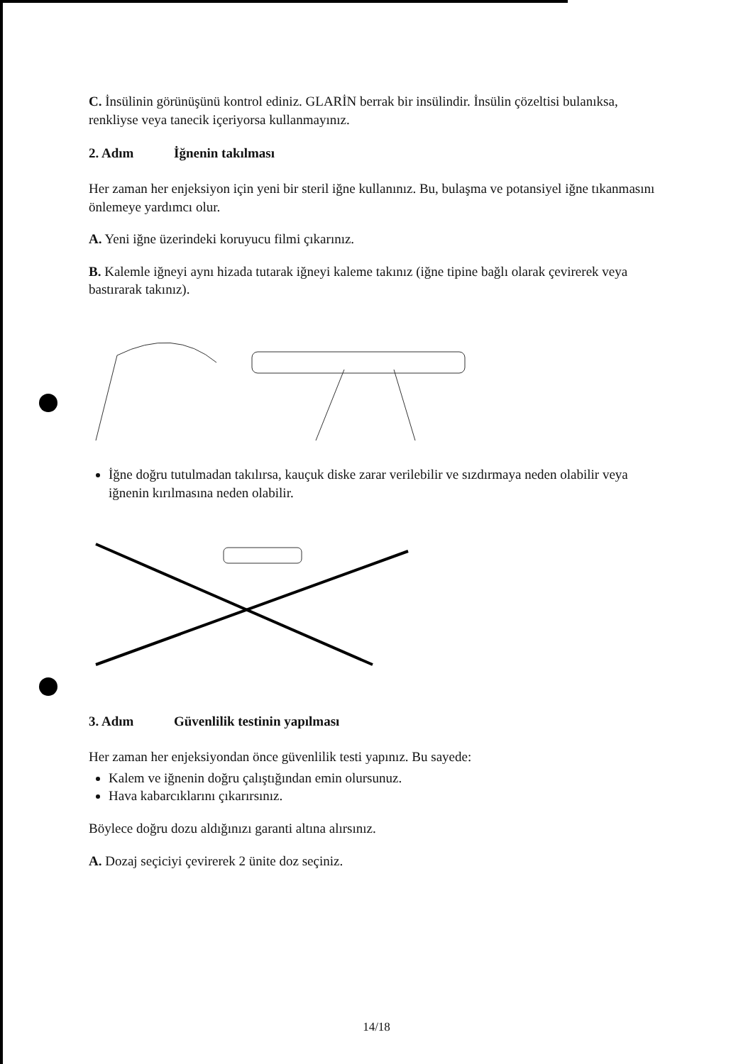C. İnsülinin görünüşünü kontrol ediniz. GLARİN berrak bir insülindir. İnsülin çözeltisi bulanıksa, renkliyse veya tanecik içeriyorsa kullanmayınız.
2. Adım İğnenin takılması
Her zaman her enjeksiyon için yeni bir steril iğne kullanınız. Bu, bulaşma ve potansiyel iğne tıkanmasını önlemeye yardımcı olur.
A. Yeni iğne üzerindeki koruyucu filmi çıkarınız.
B. Kalemle iğneyi aynı hizada tutarak iğneyi kaleme takınız (iğne tipine bağlı olarak çevirerek veya bastırarak takınız).
İğne doğru tutulmadan takılırsa, kauçuk diske zarar verilebilir ve sızdırmaya neden olabilir veya iğnenin kırılmasına neden olabilir.
3. Adım Güvenlilik testinin yapılması
Her zaman her enjeksiyondan önce güvenlilik testi yapınız. Bu sayede:
Kalem ve iğnenin doğru çalıştığından emin olursunuz.
Hava kabarcıklarını çıkarırsınız.
Böylece doğru dozu aldığınızı garanti altına alırsınız.
A. Dozaj seçiciyi çevirerek 2 ünite doz seçiniz.
14/18